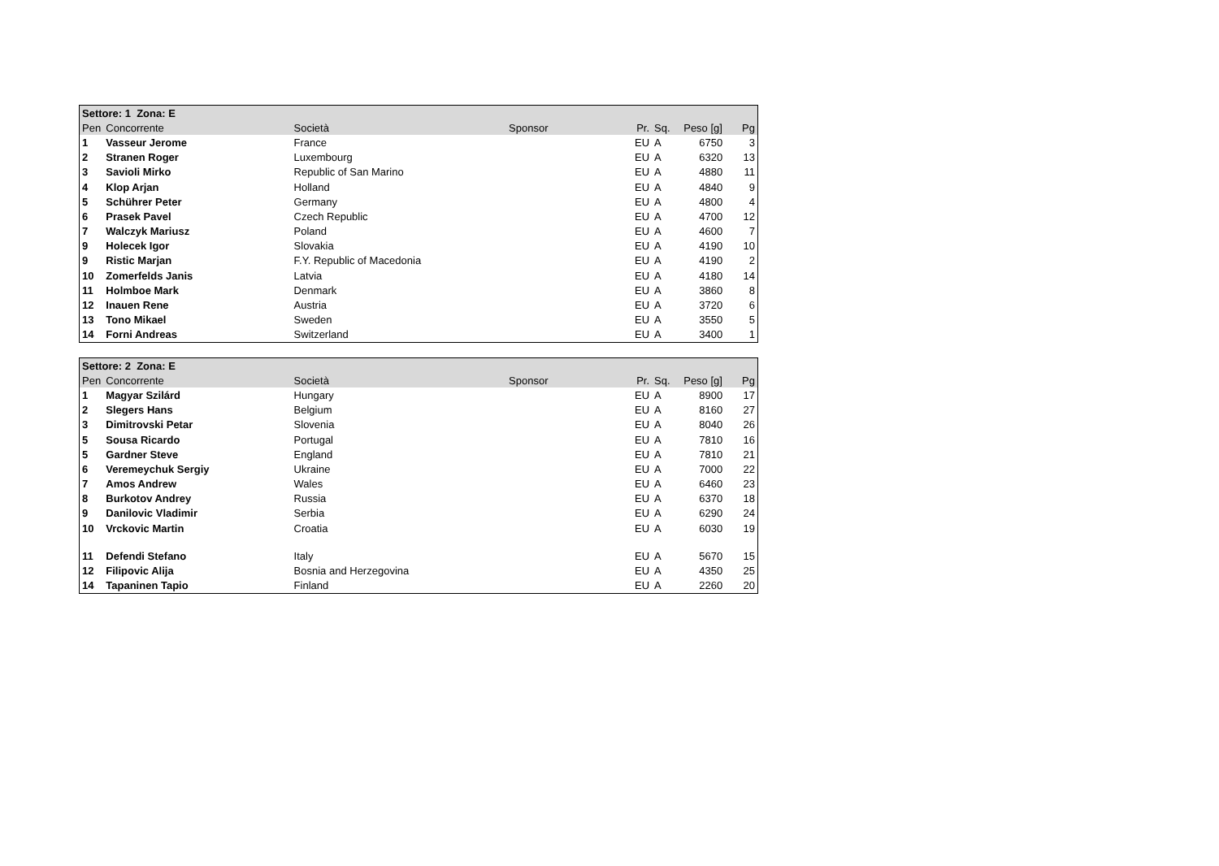| Settore: 1 Zona: E | | | | | | | |
| --- | --- | --- | --- | --- | --- | --- | --- |
| Pen | Concorrente | Società | Sponsor | Pr. | Sq. | Peso [g] | Pg |
| 1 | Vasseur Jerome | France | | EU | A | 6750 | 3 |
| 2 | Stranen Roger | Luxembourg | | EU | A | 6320 | 13 |
| 3 | Savioli Mirko | Republic of San Marino | | EU | A | 4880 | 11 |
| 4 | Klop Arjan | Holland | | EU | A | 4840 | 9 |
| 5 | Schührer Peter | Germany | | EU | A | 4800 | 4 |
| 6 | Prasek Pavel | Czech Republic | | EU | A | 4700 | 12 |
| 7 | Walczyk Mariusz | Poland | | EU | A | 4600 | 7 |
| 9 | Holecek Igor | Slovakia | | EU | A | 4190 | 10 |
| 9 | Ristic Marjan | F.Y. Republic of Macedonia | | EU | A | 4190 | 2 |
| 10 | Zomerfelds Janis | Latvia | | EU | A | 4180 | 14 |
| 11 | Holmboe Mark | Denmark | | EU | A | 3860 | 8 |
| 12 | Inauen Rene | Austria | | EU | A | 3720 | 6 |
| 13 | Tono Mikael | Sweden | | EU | A | 3550 | 5 |
| 14 | Forni Andreas | Switzerland | | EU | A | 3400 | 1 |
| Settore: 2 Zona: E | | | | | | | |
| --- | --- | --- | --- | --- | --- | --- | --- |
| Pen | Concorrente | Società | Sponsor | Pr. | Sq. | Peso [g] | Pg |
| 1 | Magyar Szilárd | Hungary | | EU | A | 8900 | 17 |
| 2 | Slegers Hans | Belgium | | EU | A | 8160 | 27 |
| 3 | Dimitrovski Petar | Slovenia | | EU | A | 8040 | 26 |
| 5 | Sousa Ricardo | Portugal | | EU | A | 7810 | 16 |
| 5 | Gardner Steve | England | | EU | A | 7810 | 21 |
| 6 | Veremeychuk Sergiy | Ukraine | | EU | A | 7000 | 22 |
| 7 | Amos Andrew | Wales | | EU | A | 6460 | 23 |
| 8 | Burkotov Andrey | Russia | | EU | A | 6370 | 18 |
| 9 | Danilovic Vladimir | Serbia | | EU | A | 6290 | 24 |
| 10 | Vrckovic Martin | Croatia | | EU | A | 6030 | 19 |
| 11 | Defendi Stefano | Italy | | EU | A | 5670 | 15 |
| 12 | Filipovic Alija | Bosnia and Herzegovina | | EU | A | 4350 | 25 |
| 14 | Tapaninen Tapio | Finland | | EU | A | 2260 | 20 |